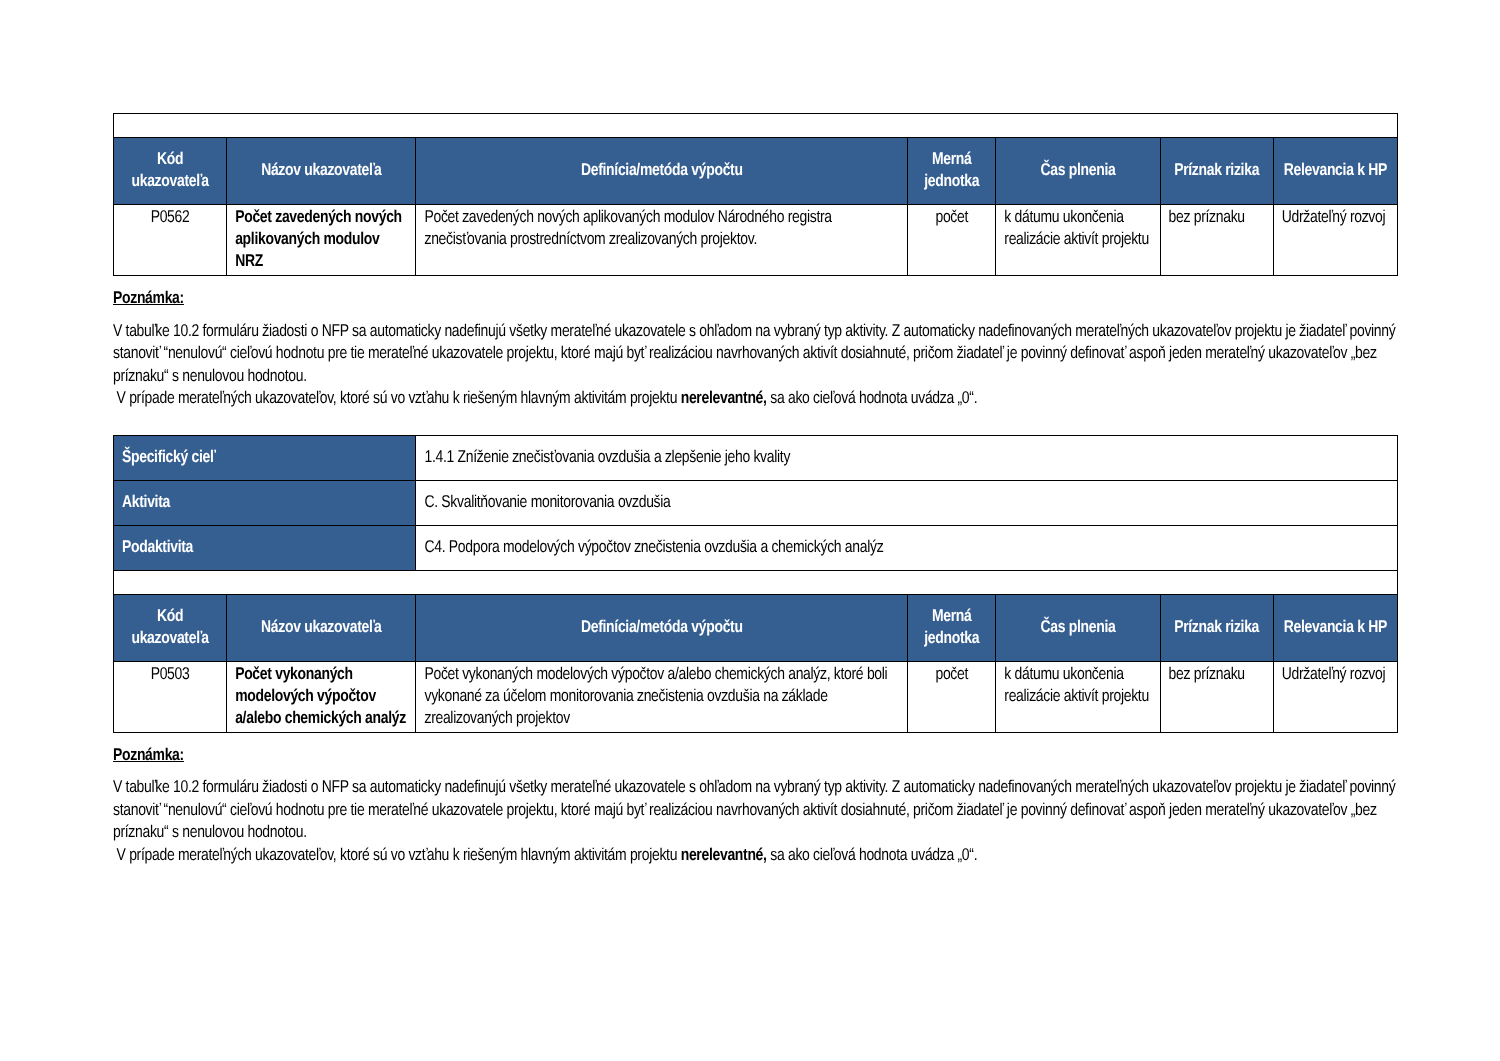| Kód ukazovateľa | Názov ukazovateľa | Definícia/metóda výpočtu | Merná jednotka | Čas plnenia | Príznak rizika | Relevancia k HP |
| --- | --- | --- | --- | --- | --- | --- |
| P0562 | Počet zavedených nových aplikovaných modulov NRZ | Počet zavedených nových aplikovaných modulov Národného registra znečisťovania prostredníctvom zrealizovaných projektov. | počet | k dátumu ukončenia realizácie aktivít projektu | bez príznaku | Udržateľný rozvoj |
Poznámka:
V tabuľke 10.2 formuláru žiadosti o NFP sa automaticky nadefinujú všetky merateľné ukazovatele s ohľadom na vybraný typ aktivity. Z automaticky nadefinovaných merateľných ukazovateľov projektu je žiadateľ povinný stanoviť “nenulovú“ cieľovú hodnotu pre tie merateľné ukazovatele projektu, ktoré majú byť realizáciou navrhovaných aktivít dosiahnuté, pričom žiadateľ je povinný definovať aspoň jeden merateľný ukazovateľov „bez príznaku“ s nenulovou hodnotou.
V prípade merateľných ukazovateľov, ktoré sú vo vzťahu k riešeným hlavným aktivitám projektu nerelevantné, sa ako cieľová hodnota uvádza „0“.
| Špecifický cieľ | | 1.4.1 Zníženie znečisťovania ovzdušia a zlepšenie jeho kvality | | | | |
| Aktivita | | C. Skvalitňovanie monitorovania ovzdušia | | | | |
| Podaktivita | | C4. Podpora modelových výpočtov znečistenia ovzdušia a chemických analýz | | | | |
| Kód ukazovateľa | Názov ukazovateľa | Definícia/metóda výpočtu | Merná jednotka | Čas plnenia | Príznak rizika | Relevancia k HP |
| P0503 | Počet vykonaných modelových výpočtov a/alebo chemických analýz | Počet vykonaných modelových výpočtov a/alebo chemických analýz, ktoré boli vykonané za účelom monitorovania znečistenia ovzdušia na základe zrealizovaných projektov | počet | k dátumu ukončenia realizácie aktivít projektu | bez príznaku | Udržateľný rozvoj |
Poznámka:
V tabuľke 10.2 formuláru žiadosti o NFP sa automaticky nadefinujú všetky merateľné ukazovatele s ohľadom na vybraný typ aktivity. Z automaticky nadefinovaných merateľných ukazovateľov projektu je žiadateľ povinný stanoviť “nenulovú“ cieľovú hodnotu pre tie merateľné ukazovatele projektu, ktoré majú byť realizáciou navrhovaných aktivít dosiahnuté, pričom žiadateľ je povinný definovať aspoň jeden merateľný ukazovateľov „bez príznaku“ s nenulovou hodnotou.
V prípade merateľných ukazovateľov, ktoré sú vo vzťahu k riešeným hlavným aktivitám projektu nerelevantné, sa ako cieľová hodnota uvádza „0“.